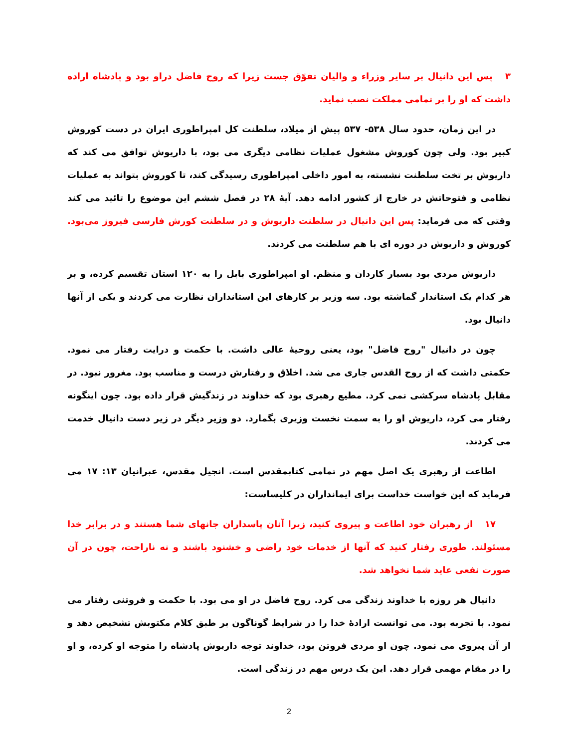۳ پس این دانیال بر سایر وزراء و والیان تفوّق جست زیرا که روح فاضل دراو بود و پادشاه اراده داشت که او را بر تمامی مملکت نصب نماید.
در این زمان، حدود سال ۵۳۸- ۵۳۷ پیش از میلاد، سلطنت کل امپراطوری ایران در دست کوروش کبیر بود. ولی چون کوروش مشغول عملیات نظامی دیگری می بود، با داریوش توافق می کند که داریوش بر تخت سلطنت نشسته، به امور داخلی امپراطوری رسیدگی کند، تا کوروش بتواند به عملیات نظامی و فتوحاتش در خارج از کشور ادامه دهد. آیهٔ ۲۸ در فصل ششم این موضوع را تائید می کند وقتی که می فرماید: پس این دانیال در سلطنت داریوش و در سلطنت کورش فارسی فیروز می‌بود. کوروش و داریوش در دوره ای با هم سلطنت می کردند.
داریوش مردی بود بسیار کاردان و منظم. او امپراطوری بابل را به ۱۲۰ استان تقسیم کرده، و بر هر کدام یک استاندار گماشته بود. سه وزیر بر کارهای این استانداران نظارت می کردند و یکی از آنها دانیال بود.
چون در دانیال "روح فاضل" بود، یعنی روحیهٔ عالی داشت. با حکمت و درایت رفتار می نمود. حکمتی داشت که از روح القدس جاری می شد. اخلاق و رفتارش درست و مناسب بود. مغرور نبود. در مقابل پادشاه سرکشی نمی کرد. مطیع رهبری بود که خداوند در زندگیش قرار داده بود. چون اینگونه رفتار می کرد، داریوش او را به سمت نخست وزیری بگمارد. دو وزیر دیگر در زیر دست دانیال خدمت می کردند.
اطاعت از رهبری یک اصل مهم در تمامی کتابمقدس است. انجیل مقدس، عبرانیان ۱۳: ۱۷ می فرماید که این خواست خداست برای ایمانداران در کلیساست:
۱۷ از رهبران خود اطاعت و پیروی کنید، زیرا آنان پاسداران جانهای شما هستند و در برابر خدا مسئولند. طوری رفتار کنید که آنها از خدمات خود راضی و خشنود باشند و نه ناراحت، چون در آن صورت نفعی عاید شما نخواهد شد.
دانیال هر روزه با خداوند زندگی می کرد. روح فاضل در او می بود. با حکمت و فروتنی رفتار می نمود. با تجربه بود. می توانست ارادهٔ خدا را در شرایط گوناگون بر طبق کلام مکتوبش تشخیص دهد و از آن پیروی می نمود. چون او مردی فروتن بود، خداوند توجه داریوش پادشاه را متوجه او کرده، و او را در مقام مهمی قرار دهد. این یک درس مهم در زندگی است.
2